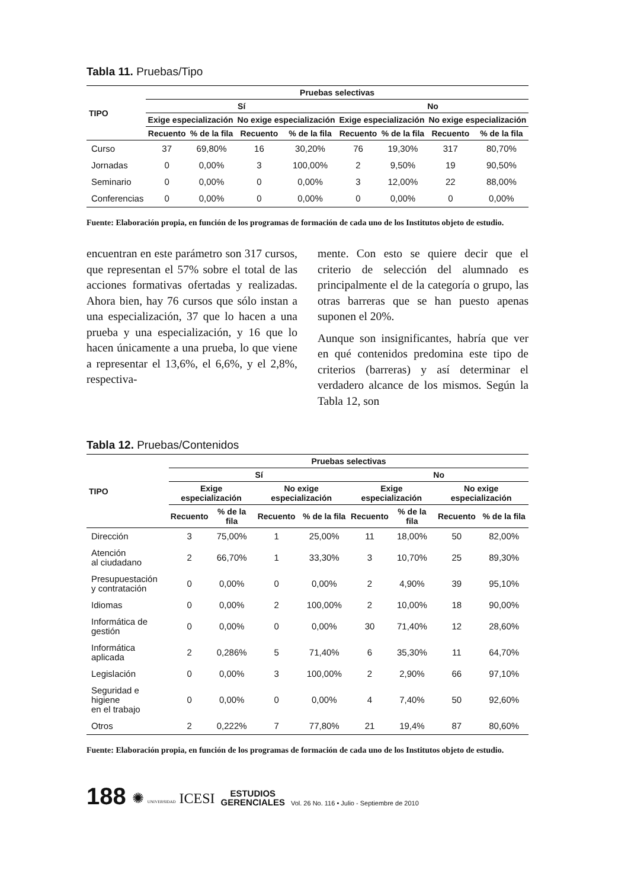Tabla 11. Pruebas/Tipo
| TIPO | Pruebas selectivas | | | | | | | |
| --- | --- | --- | --- | --- | --- | --- | --- | --- |
| | Sí | | | | No | | | |
| | Exige especialización | | No exige especialización | | Exige especialización | | No exige especialización | |
| | Recuento | % de la fila | Recuento | % de la fila | Recuento | % de la fila | Recuento | % de la fila |
| Curso | 37 | 69,80% | 16 | 30,20% | 76 | 19,30% | 317 | 80,70% |
| Jornadas | 0 | 0,00% | 3 | 100,00% | 2 | 9,50% | 19 | 90,50% |
| Seminario | 0 | 0,00% | 0 | 0,00% | 3 | 12,00% | 22 | 88,00% |
| Conferencias | 0 | 0,00% | 0 | 0,00% | 0 | 0,00% | 0 | 0,00% |
Fuente: Elaboración propia, en función de los programas de formación de cada uno de los Institutos objeto de estudio.
encuentran en este parámetro son 317 cursos, que representan el 57% sobre el total de las acciones formativas ofertadas y realizadas. Ahora bien, hay 76 cursos que sólo instan a una especialización, 37 que lo hacen a una prueba y una especialización, y 16 que lo hacen únicamente a una prueba, lo que viene a representar el 13,6%, el 6,6%, y el 2,8%, respectiva-
mente. Con esto se quiere decir que el criterio de selección del alumnado es principalmente el de la categoría o grupo, las otras barreras que se han puesto apenas suponen el 20%.
Aunque son insignificantes, habría que ver en qué contenidos predomina este tipo de criterios (barreras) y así determinar el verdadero alcance de los mismos. Según la Tabla 12, son
Tabla 12. Pruebas/Contenidos
| TIPO | Pruebas selectivas | | | | | | | |
| --- | --- | --- | --- | --- | --- | --- | --- | --- |
| | Sí | | | | No | | | |
| | Exige especialización | | No exige especialización | | Exige especialización | | No exige especialización | |
| | Recuento | % de la fila | Recuento | % de la fila | Recuento | % de la fila | Recuento | % de la fila |
| Dirección | 3 | 75,00% | 1 | 25,00% | 11 | 18,00% | 50 | 82,00% |
| Atención al ciudadano | 2 | 66,70% | 1 | 33,30% | 3 | 10,70% | 25 | 89,30% |
| Presupuestación y contratación | 0 | 0,00% | 0 | 0,00% | 2 | 4,90% | 39 | 95,10% |
| Idiomas | 0 | 0,00% | 2 | 100,00% | 2 | 10,00% | 18 | 90,00% |
| Informática de gestión | 0 | 0,00% | 0 | 0,00% | 30 | 71,40% | 12 | 28,60% |
| Informática aplicada | 2 | 0,286% | 5 | 71,40% | 6 | 35,30% | 11 | 64,70% |
| Legislación | 0 | 0,00% | 3 | 100,00% | 2 | 2,90% | 66 | 97,10% |
| Seguridad e higiene en el trabajo | 0 | 0,00% | 0 | 0,00% | 4 | 7,40% | 50 | 92,60% |
| Otros | 2 | 0,222% | 7 | 77,80% | 21 | 19,4% | 87 | 80,60% |
Fuente: Elaboración propia, en función de los programas de formación de cada uno de los Institutos objeto de estudio.
188 ✺ UNIVERSIDAD ICESI ESTUDIOS
GERENCIALES Vol. 26 No. 116 • Julio - Septiembre de 2010